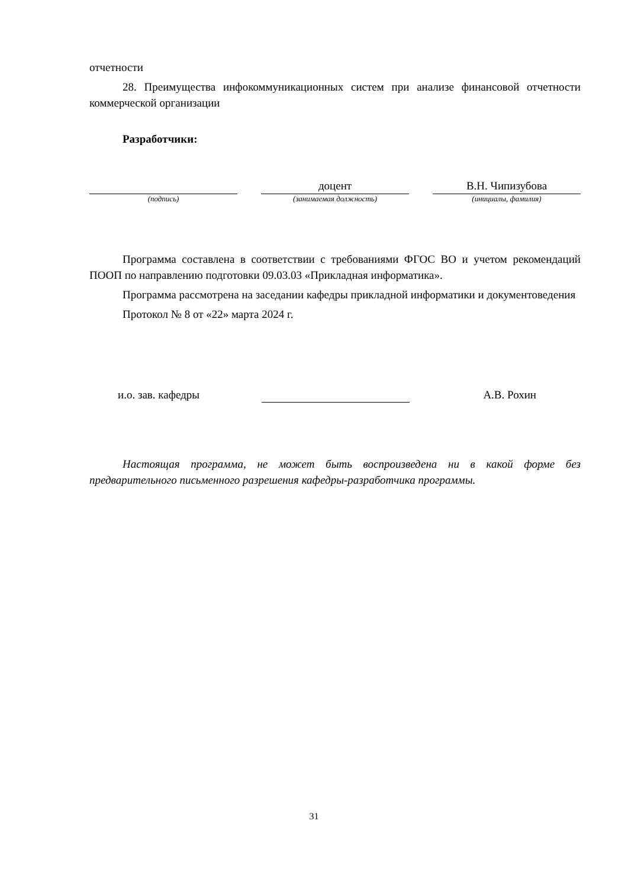отчетности
28. Преимущества инфокоммуникационных систем при анализе финансовой отчетности коммерческой организации
Разработчики:
(подпись)
доцент
(занимаемая должность)
В.Н. Чипизубова
(инициалы, фамилия)
Программа составлена в соответствии с требованиями ФГОС ВО и учетом рекомендаций ПООП по направлению подготовки 09.03.03 «Прикладная информатика».
Программа рассмотрена на заседании кафедры прикладной информатики и документоведения
Протокол № 8 от «22» марта 2024 г.
и.о. зав. кафедры
А.В. Рохин
Настоящая программа, не может быть воспроизведена ни в какой форме без предварительного письменного разрешения кафедры-разработчика программы.
31